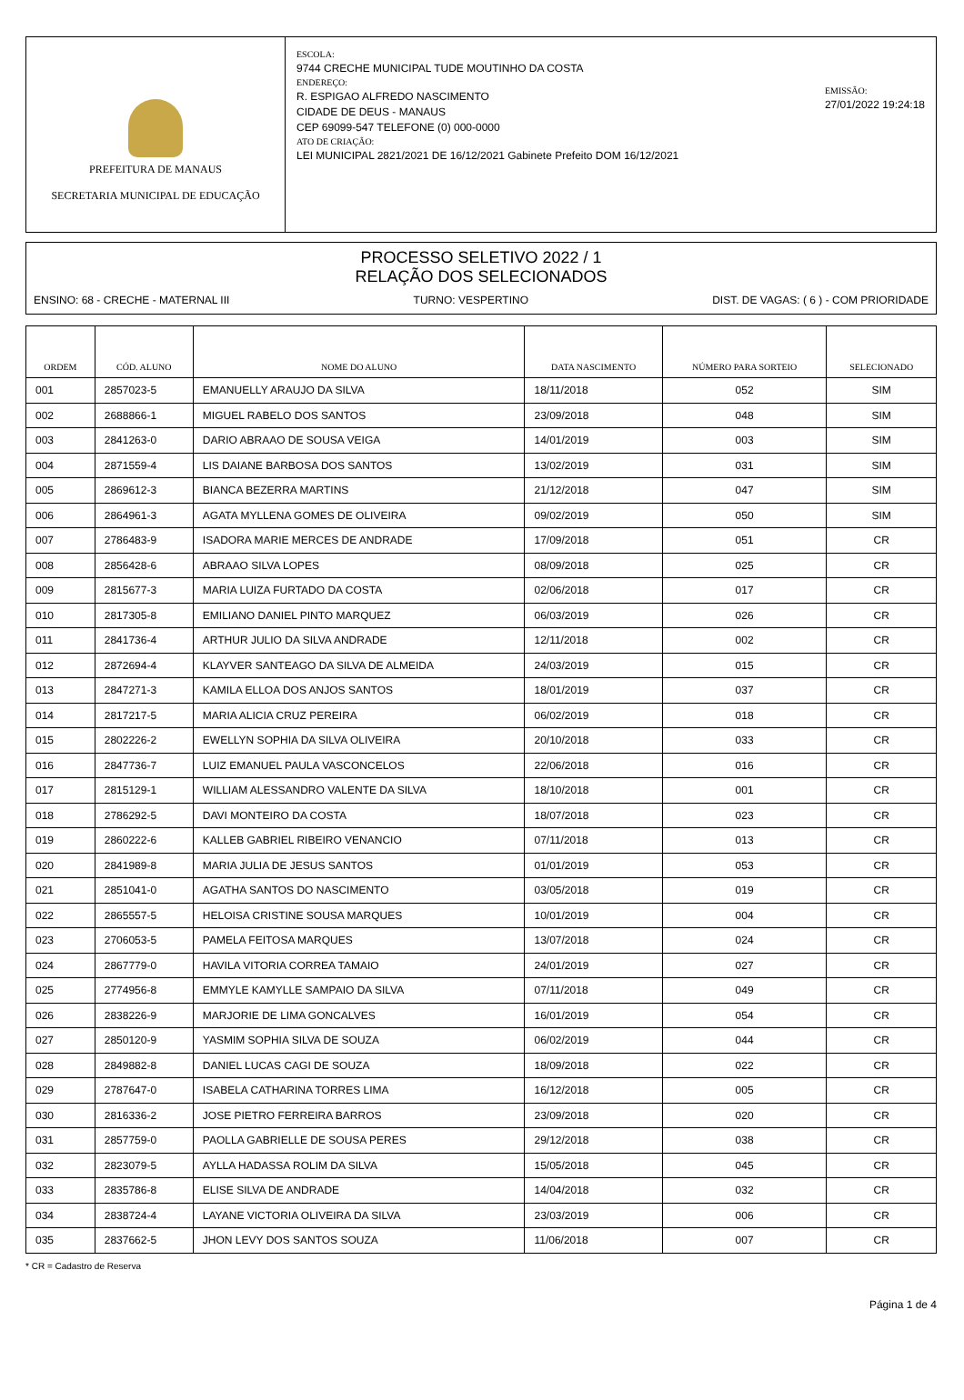PREFEITURA DE MANAUS
SECRETARIA MUNICIPAL DE EDUCAÇÃO
ESCOLA:
9744 CRECHE MUNICIPAL TUDE MOUTINHO DA COSTA
ENDEREÇO:
R. ESPIGAO ALFREDO NASCIMENTO
CIDADE DE DEUS - MANAUS
CEP 69099-547 TELEFONE (0) 000-0000
ATO DE CRIAÇÃO:
LEI MUNICIPAL 2821/2021 DE 16/12/2021 Gabinete Prefeito DOM 16/12/2021
EMISSÃO:
27/01/2022 19:24:18
PROCESSO SELETIVO 2022 / 1
RELAÇÃO DOS SELECIONADOS
ENSINO: 68 - CRECHE - MATERNAL III TURNO: VESPERTINO DIST. DE VAGAS: ( 6 ) - COM PRIORIDADE
| ORDEM | CÓD. ALUNO | NOME DO ALUNO | DATA NASCIMENTO | NÚMERO PARA SORTEIO | SELECIONADO |
| --- | --- | --- | --- | --- | --- |
| 001 | 2857023-5 | EMANUELLY ARAUJO DA SILVA | 18/11/2018 | 052 | SIM |
| 002 | 2688866-1 | MIGUEL RABELO DOS SANTOS | 23/09/2018 | 048 | SIM |
| 003 | 2841263-0 | DARIO ABRAAO DE SOUSA VEIGA | 14/01/2019 | 003 | SIM |
| 004 | 2871559-4 | LIS DAIANE BARBOSA DOS SANTOS | 13/02/2019 | 031 | SIM |
| 005 | 2869612-3 | BIANCA BEZERRA MARTINS | 21/12/2018 | 047 | SIM |
| 006 | 2864961-3 | AGATA MYLLENA GOMES DE OLIVEIRA | 09/02/2019 | 050 | SIM |
| 007 | 2786483-9 | ISADORA MARIE MERCES DE ANDRADE | 17/09/2018 | 051 | CR |
| 008 | 2856428-6 | ABRAAO SILVA LOPES | 08/09/2018 | 025 | CR |
| 009 | 2815677-3 | MARIA LUIZA FURTADO DA COSTA | 02/06/2018 | 017 | CR |
| 010 | 2817305-8 | EMILIANO DANIEL PINTO MARQUEZ | 06/03/2019 | 026 | CR |
| 011 | 2841736-4 | ARTHUR JULIO DA SILVA ANDRADE | 12/11/2018 | 002 | CR |
| 012 | 2872694-4 | KLAYVER SANTEAGO DA SILVA DE ALMEIDA | 24/03/2019 | 015 | CR |
| 013 | 2847271-3 | KAMILA ELLOA DOS ANJOS SANTOS | 18/01/2019 | 037 | CR |
| 014 | 2817217-5 | MARIA ALICIA CRUZ PEREIRA | 06/02/2019 | 018 | CR |
| 015 | 2802226-2 | EWELLYN SOPHIA DA SILVA OLIVEIRA | 20/10/2018 | 033 | CR |
| 016 | 2847736-7 | LUIZ EMANUEL PAULA VASCONCELOS | 22/06/2018 | 016 | CR |
| 017 | 2815129-1 | WILLIAM ALESSANDRO VALENTE DA SILVA | 18/10/2018 | 001 | CR |
| 018 | 2786292-5 | DAVI MONTEIRO DA COSTA | 18/07/2018 | 023 | CR |
| 019 | 2860222-6 | KALLEB GABRIEL RIBEIRO VENANCIO | 07/11/2018 | 013 | CR |
| 020 | 2841989-8 | MARIA JULIA DE JESUS SANTOS | 01/01/2019 | 053 | CR |
| 021 | 2851041-0 | AGATHA SANTOS DO NASCIMENTO | 03/05/2018 | 019 | CR |
| 022 | 2865557-5 | HELOISA CRISTINE SOUSA MARQUES | 10/01/2019 | 004 | CR |
| 023 | 2706053-5 | PAMELA FEITOSA MARQUES | 13/07/2018 | 024 | CR |
| 024 | 2867779-0 | HAVILA VITORIA CORREA TAMAIO | 24/01/2019 | 027 | CR |
| 025 | 2774956-8 | EMMYLE KAMYLLE SAMPAIO DA SILVA | 07/11/2018 | 049 | CR |
| 026 | 2838226-9 | MARJORIE DE LIMA GONCALVES | 16/01/2019 | 054 | CR |
| 027 | 2850120-9 | YASMIM SOPHIA SILVA DE SOUZA | 06/02/2019 | 044 | CR |
| 028 | 2849882-8 | DANIEL LUCAS CAGI DE SOUZA | 18/09/2018 | 022 | CR |
| 029 | 2787647-0 | ISABELA CATHARINA TORRES LIMA | 16/12/2018 | 005 | CR |
| 030 | 2816336-2 | JOSE PIETRO FERREIRA BARROS | 23/09/2018 | 020 | CR |
| 031 | 2857759-0 | PAOLLA GABRIELLE DE SOUSA PERES | 29/12/2018 | 038 | CR |
| 032 | 2823079-5 | AYLLA HADASSA ROLIM DA SILVA | 15/05/2018 | 045 | CR |
| 033 | 2835786-8 | ELISE SILVA DE ANDRADE | 14/04/2018 | 032 | CR |
| 034 | 2838724-4 | LAYANE VICTORIA OLIVEIRA DA SILVA | 23/03/2019 | 006 | CR |
| 035 | 2837662-5 | JHON LEVY DOS SANTOS SOUZA | 11/06/2018 | 007 | CR |
* CR = Cadastro de Reserva
Página 1 de 4